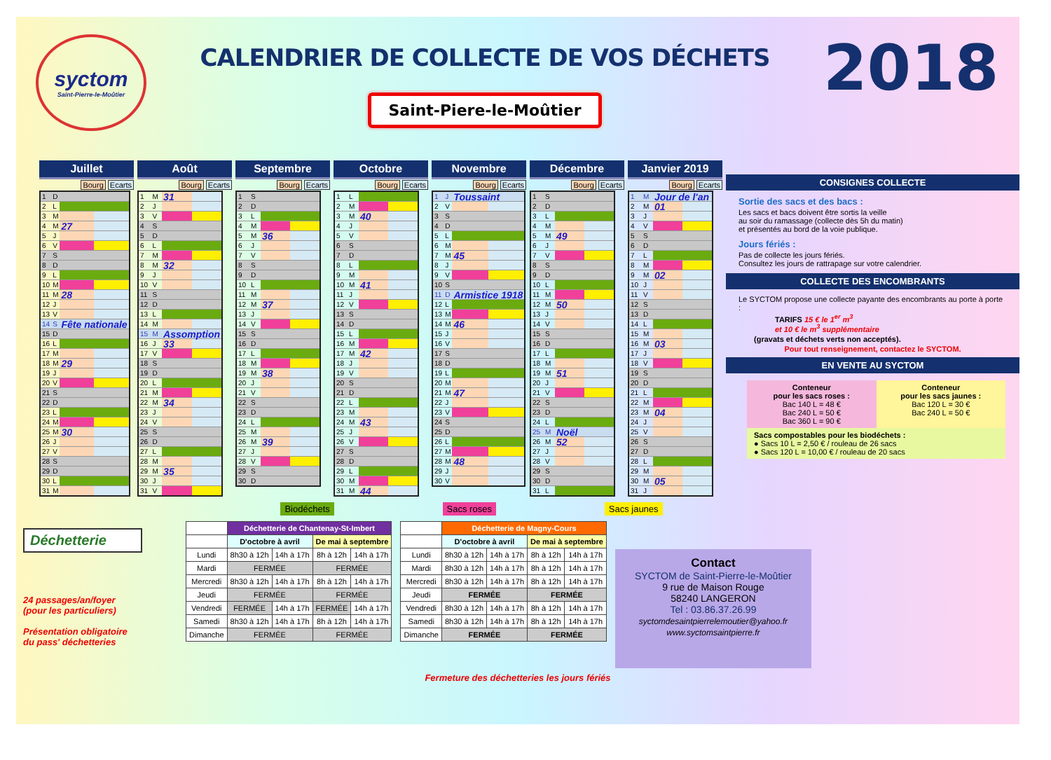syctom
Saint-Pierre-le-Moûtier
CALENDRIER DE COLLECTE DE VOS DÉCHETS
Saint-Piere-le-Moûtier
2018
Juillet
Bourg Ecarts
| 1 | D | | |
| 2 | L | | |
| 3 | M | | |
| 4 | M | 27 | |
| 5 | J | | |
| 6 | V | | |
| 7 | S | | |
| 8 | D | | |
| 9 | L | | |
| 10 | M | | |
| 11 | M | 28 | |
| 12 | J | | |
| 13 | V | | |
| 14 | S | Fête nationale | |
| 15 | D | | |
| 16 | L | | |
| 17 | M | | |
| 18 | M | 29 | |
| 19 | J | | |
| 20 | V | | |
| 21 | S | | |
| 22 | D | | |
| 23 | L | | |
| 24 | M | | |
| 25 | M | 30 | |
| 26 | J | | |
| 27 | V | | |
| 28 | S | | |
| 29 | D | | |
| 30 | L | | |
| 31 | M | | |
Août
Bourg Ecarts
| 1 | M | 31 | |
| 2 | J | | |
| 3 | V | | |
| 4 | S | | |
| 5 | D | | |
| 6 | L | | |
| 7 | M | | |
| 8 | M | 32 | |
| 9 | J | | |
| 10 | V | | |
| 11 | S | | |
| 12 | D | | |
| 13 | L | | |
| 14 | M | | |
| 15 | M | Assomption | |
| 16 | J | 33 | |
| 17 | V | | |
| 18 | S | | |
| 19 | D | | |
| 20 | L | | |
| 21 | M | | |
| 22 | M | 34 | |
| 23 | J | | |
| 24 | V | | |
| 25 | S | | |
| 26 | D | | |
| 27 | L | | |
| 28 | M | | |
| 29 | M | 35 | |
| 30 | J | | |
| 31 | V | | |
Septembre
Bourg Ecarts
| 1 | S | | |
| 2 | D | | |
| 3 | L | | |
| 4 | M | | |
| 5 | M | 36 | |
| 6 | J | | |
| 7 | V | | |
| 8 | S | | |
| 9 | D | | |
| 10 | L | | |
| 11 | M | | |
| 12 | M | 37 | |
| 13 | J | | |
| 14 | V | | |
| 15 | S | | |
| 16 | D | | |
| 17 | L | | |
| 18 | M | | |
| 19 | M | 38 | |
| 20 | J | | |
| 21 | V | | |
| 22 | S | | |
| 23 | D | | |
| 24 | L | | |
| 25 | M | | |
| 26 | M | 39 | |
| 27 | J | | |
| 28 | V | | |
| 29 | S | | |
| 30 | D | | |
Octobre
Bourg Ecarts
| 1 | L | | |
| 2 | M | | |
| 3 | M | 40 | |
| 4 | J | | |
| 5 | V | | |
| 6 | S | | |
| 7 | D | | |
| 8 | L | | |
| 9 | M | | |
| 10 | M | 41 | |
| 11 | J | | |
| 12 | V | | |
| 13 | S | | |
| 14 | D | | |
| 15 | L | | |
| 16 | M | | |
| 17 | M | 42 | |
| 18 | J | | |
| 19 | V | | |
| 20 | S | | |
| 21 | D | | |
| 22 | L | | |
| 23 | M | | |
| 24 | M | 43 | |
| 25 | J | | |
| 26 | V | | |
| 27 | S | | |
| 28 | D | | |
| 29 | L | | |
| 30 | M | | |
| 31 | M | 44 | |
Novembre
Bourg Ecarts
| 1 | J | Toussaint | |
| 2 | V | | |
| 3 | S | | |
| 4 | D | | |
| 5 | L | | |
| 6 | M | | |
| 7 | M | 45 | |
| 8 | J | | |
| 9 | V | | |
| 10 | S | | |
| 11 | D | Armistice 1918 | |
| 12 | L | | |
| 13 | M | | |
| 14 | M | 46 | |
| 15 | J | | |
| 16 | V | | |
| 17 | S | | |
| 18 | D | | |
| 19 | L | | |
| 20 | M | | |
| 21 | M | 47 | |
| 22 | J | | |
| 23 | V | | |
| 24 | S | | |
| 25 | D | | |
| 26 | L | | |
| 27 | M | | |
| 28 | M | 48 | |
| 29 | J | | |
| 30 | V | | |
Décembre
Bourg Ecarts
| 1 | S | | |
| 2 | D | | |
| 3 | L | | |
| 4 | M | | |
| 5 | M | 49 | |
| 6 | J | | |
| 7 | V | | |
| 8 | S | | |
| 9 | D | | |
| 10 | L | | |
| 11 | M | | |
| 12 | M | 50 | |
| 13 | J | | |
| 14 | V | | |
| 15 | S | | |
| 16 | D | | |
| 17 | L | | |
| 18 | M | | |
| 19 | M | 51 | |
| 20 | J | | |
| 21 | V | | |
| 22 | S | | |
| 23 | D | | |
| 24 | L | | |
| 25 | M | Noël | |
| 26 | M | 52 | |
| 27 | J | | |
| 28 | V | | |
| 29 | S | | |
| 30 | D | | |
| 31 | L | | |
Janvier 2019
Bourg Ecarts
| 1 | M | Jour de l'an | |
| 2 | M | 01 | |
| 3 | J | | |
| 4 | V | | |
| 5 | S | | |
| 6 | D | | |
| 7 | L | | |
| 8 | M | | |
| 9 | M | 02 | |
| 10 | J | | |
| 11 | V | | |
| 12 | S | | |
| 13 | D | | |
| 14 | L | | |
| 15 | M | | |
| 16 | M | 03 | |
| 17 | J | | |
| 18 | V | | |
| 19 | S | | |
| 20 | D | | |
| 21 | L | | |
| 22 | M | | |
| 23 | M | 04 | |
| 24 | J | | |
| 25 | V | | |
| 26 | S | | |
| 27 | D | | |
| 28 | L | | |
| 29 | M | | |
| 30 | M | 05 | |
| 31 | J | | |
Biodéchets Sacs roses Sacs jaunes
CONSIGNES COLLECTE
Sortie des sacs et des bacs :
Les sacs et bacs doivent être sortis la veille
au soir du ramassage (collecte dès 5h du matin)
et présentés au bord de la voie publique.
Jours fériés :
Pas de collecte les jours fériés.
Consultez les jours de rattrapage sur votre calendrier.
COLLECTE DES ENCOMBRANTS
Le SYCTOM propose une collecte payante des encombrants au porte à porte :
TARIFS 15 € le 1<sup>er</sup> m<sup>3</sup>
et 10 € le m<sup>3</sup> supplémentaire
(gravats et déchets verts non acceptés).
Pour tout renseignement, contactez le SYCTOM.
EN VENTE AU SYCTOM
Conteneur
pour les sacs roses :
Bac 140 L = 48 €
Bac 240 L = 50 €
Bac 360 L = 90 €
Conteneur
pour les sacs jaunes :
Bac 120 L = 30 €
Bac 240 L = 50 €
Sacs compostables pour les biodéchets :
● Sacs 10 L = 2,50 € / rouleau de 26 sacs
● Sacs 120 L = 10,00 € / rouleau de 20 sacs
Déchetterie
24 passages/an/foyer
(pour les particuliers)
Présentation obligatoire
du pass' déchetteries
| | Déchetterie de Chantenay-St-Imbert | | | |
| --- | --- | --- | --- | --- |
| | D'octobre à avril | | De mai à septembre | |
| Lundi | 8h30 à 12h | 14h à 17h | 8h à 12h | 14h à 17h |
| Mardi | FERMÉE | | FERMÉE | |
| Mercredi | 8h30 à 12h | 14h à 17h | 8h à 12h | 14h à 17h |
| Jeudi | FERMÉE | | FERMÉE | |
| Vendredi | FERMÉE | 14h à 17h | FERMÉE | 14h à 17h |
| Samedi | 8h30 à 12h | 14h à 17h | 8h à 12h | 14h à 17h |
| Dimanche | FERMÉE | | FERMÉE | |
| | Déchetterie de Magny-Cours | | | |
| --- | --- | --- | --- | --- |
| | D'octobre à avril | | De mai à septembre | |
| Lundi | 8h30 à 12h | 14h à 17h | 8h à 12h | 14h à 17h |
| Mardi | 8h30 à 12h | 14h à 17h | 8h à 12h | 14h à 17h |
| Mercredi | 8h30 à 12h | 14h à 17h | 8h à 12h | 14h à 17h |
| Jeudi | FERMÉE | | FERMÉE | |
| Vendredi | 8h30 à 12h | 14h à 17h | 8h à 12h | 14h à 17h |
| Samedi | 8h30 à 12h | 14h à 17h | 8h à 12h | 14h à 17h |
| Dimanche | FERMÉE | | FERMÉE | |
Contact
SYCTOM de Saint-Pierre-le-Moûtier
9 rue de Maison Rouge
58240 LANGERON
Tel : 03.86.37.26.99
syctomdesaintpierrelemoutier@yahoo.fr
www.syctomsaintpierre.fr
Fermeture des déchetteries les jours fériés